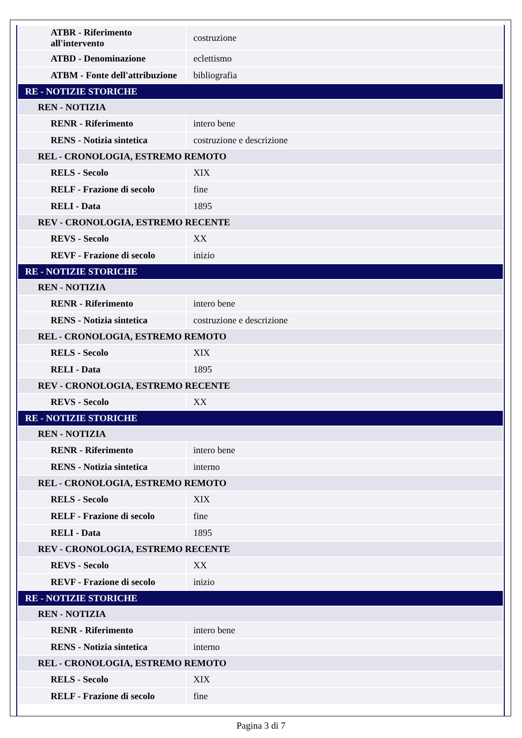| ATBR - Riferimento all'intervento | costruzione |
| ATBD - Denominazione | eclettismo |
| ATBM - Fonte dell'attribuzione | bibliografia |
| RE - NOTIZIE STORICHE | |
| REN - NOTIZIA | |
| RENR - Riferimento | intero bene |
| RENS - Notizia sintetica | costruzione e descrizione |
| REL - CRONOLOGIA, ESTREMO REMOTO | |
| RELS - Secolo | XIX |
| RELF - Frazione di secolo | fine |
| RELI - Data | 1895 |
| REV - CRONOLOGIA, ESTREMO RECENTE | |
| REVS - Secolo | XX |
| REVF - Frazione di secolo | inizio |
| RE - NOTIZIE STORICHE | |
| REN - NOTIZIA | |
| RENR - Riferimento | intero bene |
| RENS - Notizia sintetica | costruzione e descrizione |
| REL - CRONOLOGIA, ESTREMO REMOTO | |
| RELS - Secolo | XIX |
| RELI - Data | 1895 |
| REV - CRONOLOGIA, ESTREMO RECENTE | |
| REVS - Secolo | XX |
| RE - NOTIZIE STORICHE | |
| REN - NOTIZIA | |
| RENR - Riferimento | intero bene |
| RENS - Notizia sintetica | interno |
| REL - CRONOLOGIA, ESTREMO REMOTO | |
| RELS - Secolo | XIX |
| RELF - Frazione di secolo | fine |
| RELI - Data | 1895 |
| REV - CRONOLOGIA, ESTREMO RECENTE | |
| REVS - Secolo | XX |
| REVF - Frazione di secolo | inizio |
| RE - NOTIZIE STORICHE | |
| REN - NOTIZIA | |
| RENR - Riferimento | intero bene |
| RENS - Notizia sintetica | interno |
| REL - CRONOLOGIA, ESTREMO REMOTO | |
| RELS - Secolo | XIX |
| RELF - Frazione di secolo | fine |
Pagina 3 di 7